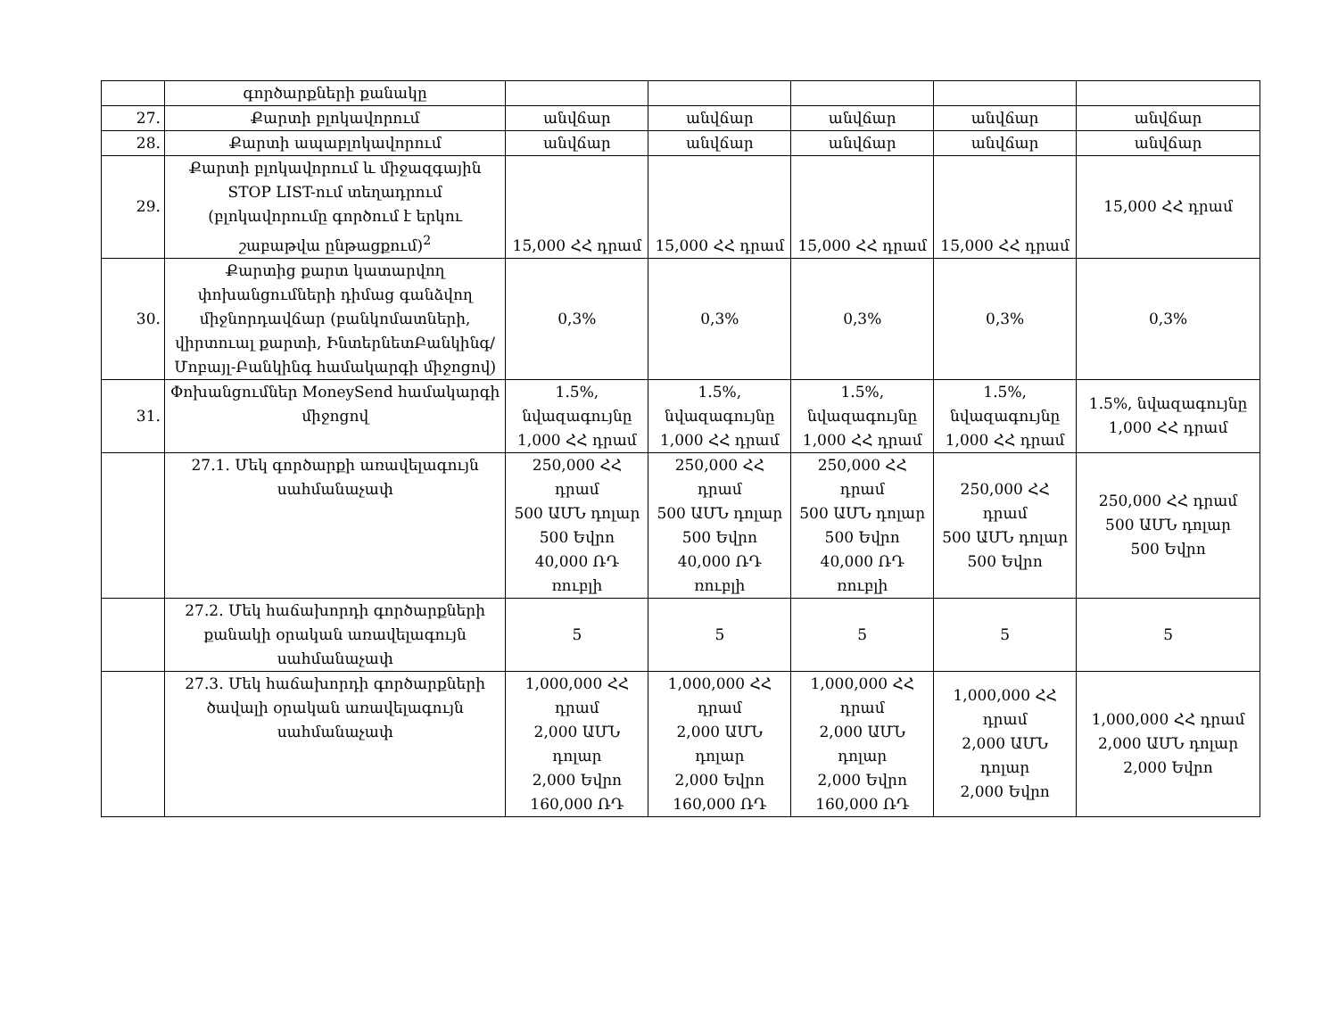| | գործարքների քանակը | | | | | |
| 27. | Քարտի բլոկավորում | անվճար | անվճար | անվճար | անվճար | անվճար |
| 28. | Քարտի ապաբլոկավորում | անվճար | անվճար | անվճար | անվճար | անվճար |
| 29. | Քարտի բլոկավորում և միջազգային STOP LIST-ում տեղադրում (բլոկավորումը գործում է երկու շաբաթվա ընթացքում)<sup>2</sup> | 15,000 ՀՀ դրամ | 15,000 ՀՀ դրամ | 15,000 ՀՀ դրամ | 15,000 ՀՀ դրամ | 15,000 ՀՀ դրամ |
| 30. | Քարտից քարտ կատարվող փոխանցումների դիմաց գանձվող միջնորդավճար (բանկոմատների, վիրտուալ քարտի, ԻնտերնետԲանկինգ/Մոբայլ-Բանկինգ համակարգի միջոցով) | 0,3% | 0,3% | 0,3% | 0,3% | 0,3% |
| 31. | Փոխանցումներ MoneySend համակարգի միջոցով | 1.5%, նվազագույնը 1,000 ՀՀ դրամ | 1.5%, նվազագույնը 1,000 ՀՀ դրամ | 1.5%, նվազագույնը 1,000 ՀՀ դրամ | 1.5%, նվազագույնը 1,000 ՀՀ դրամ | 1.5%, նվազագույնը 1,000 ՀՀ դրամ |
| | 27.1. Մեկ գործարքի առավելագույն սահմանաչափ | 250,000 ՀՀ դրամ 500 ԱՄՆ դոլար 500 Եվրո 40,000 ՌԴ ռուբլի | 250,000 ՀՀ դրամ 500 ԱՄՆ դոլար 500 Եվրո 40,000 ՌԴ ռուբլի | 250,000 ՀՀ դրամ 500 ԱՄՆ դոլար 500 Եվրո 40,000 ՌԴ ռուբլի | 250,000 ՀՀ դրամ 500 ԱՄՆ դոլար 500 Եվրո | 250,000 ՀՀ դրամ 500 ԱՄՆ դոլար 500 Եվրո |
| | 27.2. Մեկ հաճախորդի գործարքների քանակի օրական առավելագույն սահմանաչափ | 5 | 5 | 5 | 5 | 5 |
| | 27.3. Մեկ հաճախորդի գործարքների ծավալի օրական առավելագույն սահմանաչափ | 1,000,000 ՀՀ դրամ 2,000 ԱՄՆ դոլար 2,000 Եվրո 160,000 ՌԴ | 1,000,000 ՀՀ դրամ 2,000 ԱՄՆ դոլար 2,000 Եվրո 160,000 ՌԴ | 1,000,000 ՀՀ դրամ 2,000 ԱՄՆ դոլար 2,000 Եվրո 160,000 ՌԴ | 1,000,000 ՀՀ դրամ 2,000 ԱՄՆ դոլար 2,000 Եվրո | 1,000,000 ՀՀ դրամ 2,000 ԱՄՆ դոլար 2,000 Եվրո |